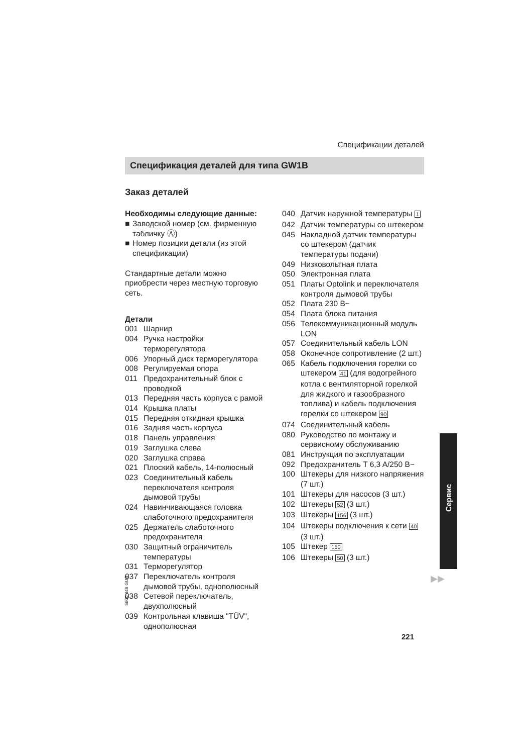Спецификации деталей
Спецификация деталей для типа GW1B
Заказ деталей
Необходимы следующие данные:
■ Заводской номер (см. фирменную табличку Ⓐ)
■ Номер позиции детали (из этой спецификации)
Стандартные детали можно приобрести через местную торговую сеть.
Детали
001 Шарнир
004 Ручка настройки терморегулятора
006 Упорный диск терморегулятора
008 Регулируемая опора
011 Предохранительный блок с проводкой
013 Передняя часть корпуса с рамой
014 Крышка платы
015 Передняя откидная крышка
016 Задняя часть корпуса
018 Панель управления
019 Заглушка слева
020 Заглушка справа
021 Плоский кабель, 14-полюсный
023 Соединительный кабель переключателя контроля дымовой трубы
024 Навинчивающаяся головка слаботочного предохранителя
025 Держатель слаботочного предохранителя
030 Защитный ограничитель температуры
031 Терморегулятор
037 Переключатель контроля дымовой трубы, однополюсный
038 Сетевой переключатель, двухполюсный
039 Контрольная клавиша "TÜV", однополюсная
040 Датчик наружной температуры 1
042 Датчик температуры со штекером
045 Накладной датчик температуры со штекером (датчик температуры подачи)
049 Низковольтная плата
050 Электронная плата
051 Платы Optolink и переключателя контроля дымовой трубы
052 Плата 230 В~
054 Плата блока питания
056 Телекоммуникационный модуль LON
057 Соединительный кабель LON
058 Оконечное сопротивление (2 шт.)
065 Кабель подключения горелки со штекером 41 (для водогрейного котла с вентиляторной горелкой для жидкого и газообразного топлива) и кабель подключения горелки со штекером 90
074 Соединительный кабель
080 Руководство по монтажу и сервисному обслуживанию
081 Инструкция по эксплуатации
092 Предохранитель T 6,3 A/250 В~
100 Штекеры для низкого напряжения (7 шт.)
101 Штекеры для насосов (3 шт.)
102 Штекеры 52 (3 шт.)
103 Штекеры 156 (3 шт.)
104 Штекеры подключения к сети 40 (3 шт.)
105 Штекер 150
106 Штекеры 50 (3 шт.)
Сервис
▶▶
5600 446 GUS
221